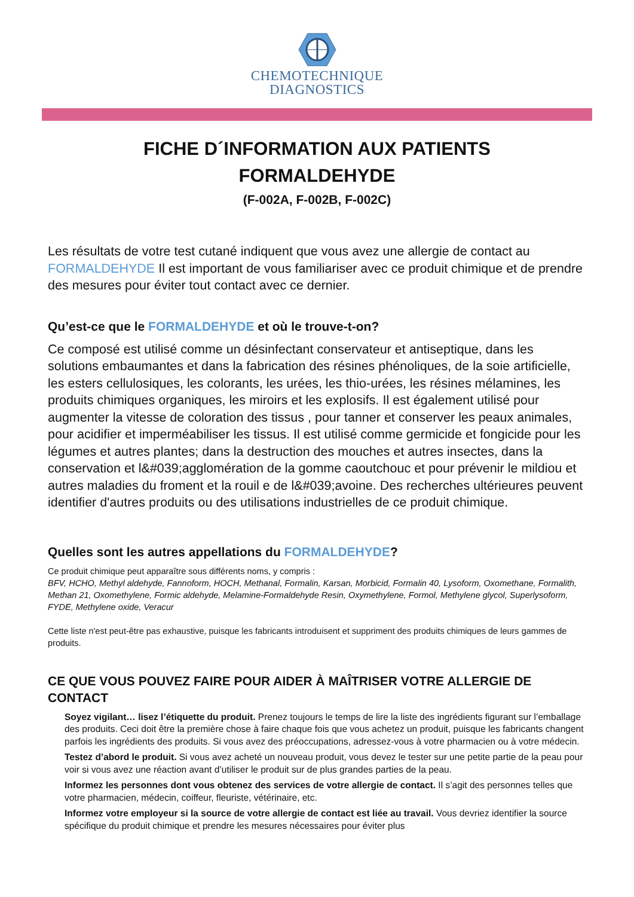CHEMOTECHNIQUE
DIAGNOSTICS
FICHE D´INFORMATION AUX PATIENTS
FORMALDEHYDE
(F-002A, F-002B, F-002C)
Les résultats de votre test cutané indiquent que vous avez une allergie de contact au FORMALDEHYDE Il est important de vous familiariser avec ce produit chimique et de prendre des mesures pour éviter tout contact avec ce dernier.
Qu’est-ce que le FORMALDEHYDE et où le trouve-t-on?
Ce composé est utilisé comme un désinfectant conservateur et antiseptique, dans les solutions embaumantes et dans la fabrication des résines phénoliques, de la soie artificielle, les esters cellulosiques, les colorants, les urées, les thio-urées, les résines mélamines, les produits chimiques organiques, les miroirs et les explosifs. Il est également utilisé pour augmenter la vitesse de coloration des tissus , pour tanner et conserver les peaux animales, pour acidifier et imperméabiliser les tissus. Il est utilisé comme germicide et fongicide pour les légumes et autres plantes; dans la destruction des mouches et autres insectes, dans la conservation et l&#039;agglomération de la gomme caoutchouc et pour prévenir le mildiou et autres maladies du froment et la rouil e de l&#039;avoine. Des recherches ultérieures peuvent identifier d'autres produits ou des utilisations industrielles de ce produit chimique.
Quelles sont les autres appellations du FORMALDEHYDE?
Ce produit chimique peut apparaître sous différents noms, y compris :
BFV, HCHO, Methyl aldehyde, Fannoform, HOCH, Methanal, Formalin, Karsan, Morbicid, Formalin 40, Lysoform, Oxomethane, Formalith, Methan 21, Oxomethylene, Formic aldehyde, Melamine-Formaldehyde Resin, Oxymethylene, Formol, Methylene glycol, Superlysoform, FYDE, Methylene oxide, Veracur
Cette liste n'est peut-être pas exhaustive, puisque les fabricants introduisent et suppriment des produits chimiques de leurs gammes de produits.
CE QUE VOUS POUVEZ FAIRE POUR AIDER À MAÎTRISER VOTRE ALLERGIE DE CONTACT
Soyez vigilant… lisez l’étiquette du produit. Prenez toujours le temps de lire la liste des ingrédients figurant sur l’emballage des produits. Ceci doit être la première chose à faire chaque fois que vous achetez un produit, puisque les fabricants changent parfois les ingrédients des produits. Si vous avez des préoccupations, adressez-vous à votre pharmacien ou à votre médecin.
Testez d’abord le produit. Si vous avez acheté un nouveau produit, vous devez le tester sur une petite partie de la peau pour voir si vous avez une réaction avant d’utiliser le produit sur de plus grandes parties de la peau.
Informez les personnes dont vous obtenez des services de votre allergie de contact. Il s’agit des personnes telles que votre pharmacien, médecin, coiffeur, fleuriste, vétérinaire, etc.
Informez votre employeur si la source de votre allergie de contact est liée au travail. Vous devriez identifier la source spécifique du produit chimique et prendre les mesures nécessaires pour éviter plus